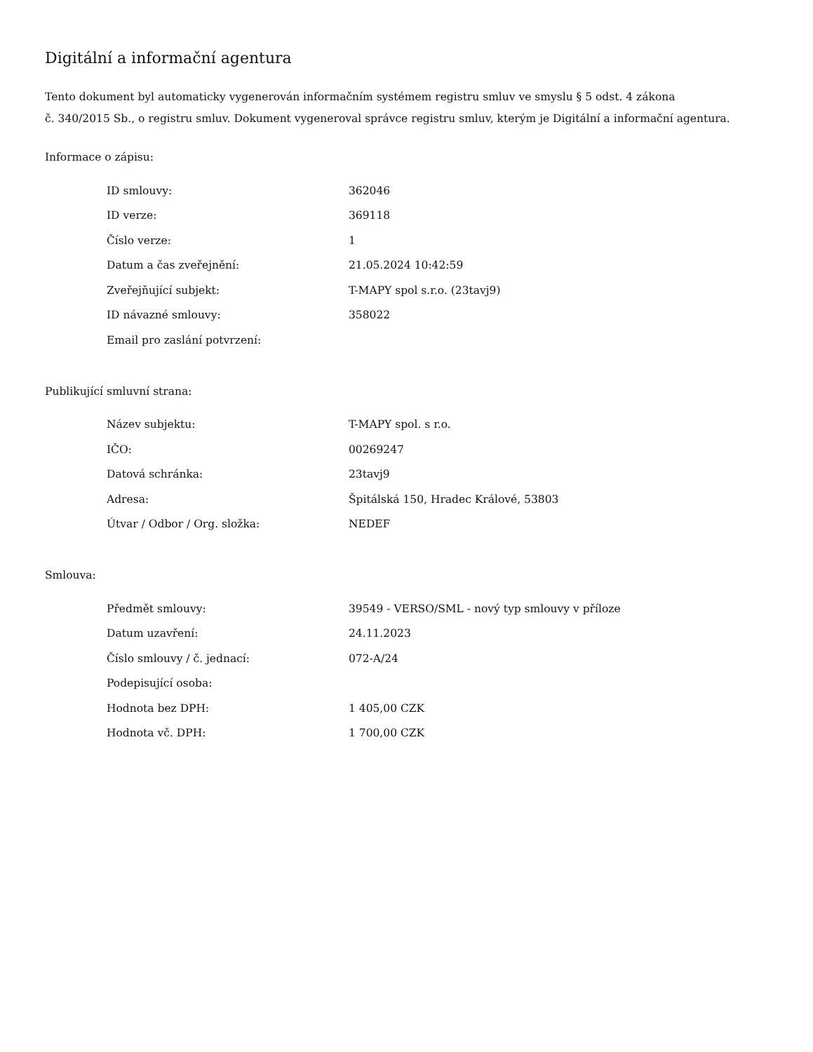Digitální a informační agentura
Tento dokument byl automaticky vygenerován informačním systémem registru smluv ve smyslu § 5 odst. 4 zákona
č. 340/2015 Sb., o registru smluv. Dokument vygeneroval správce registru smluv, kterým je Digitální a informační agentura.
Informace o zápisu:
| ID smlouvy: | 362046 |
| ID verze: | 369118 |
| Číslo verze: | 1 |
| Datum a čas zveřejnění: | 21.05.2024 10:42:59 |
| Zveřejňující subjekt: | T-MAPY spol s.r.o. (23tavj9) |
| ID návazné smlouvy: | 358022 |
| Email pro zaslání potvrzení: | |
Publikující smluvní strana:
| Název subjektu: | T-MAPY spol. s r.o. |
| IČO: | 00269247 |
| Datová schránka: | 23tavj9 |
| Adresa: | Špitálská 150, Hradec Králové, 53803 |
| Útvar / Odbor / Org. složka: | NEDEF |
Smlouva:
| Předmět smlouvy: | 39549 - VERSO/SML - nový typ smlouvy v příloze |
| Datum uzavření: | 24.11.2023 |
| Číslo smlouvy / č. jednací: | 072-A/24 |
| Podepisující osoba: | |
| Hodnota bez DPH: | 1 405,00 CZK |
| Hodnota vč. DPH: | 1 700,00 CZK |